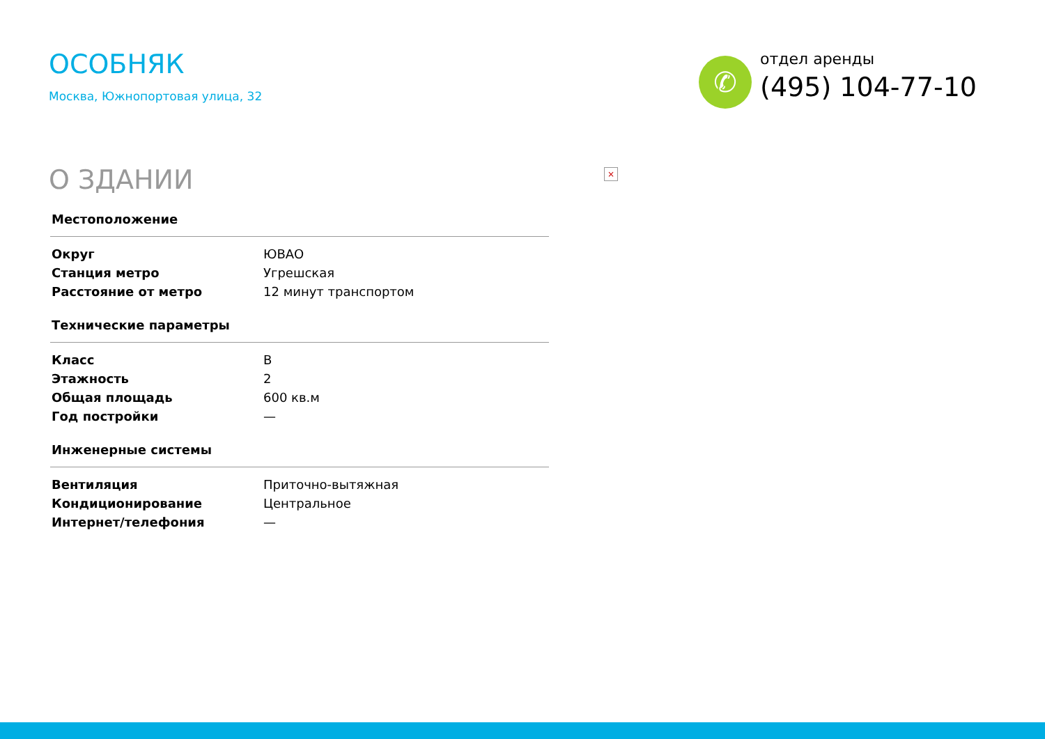ОСОБНЯК
Москва, Южнопортовая улица, 32
✆
отдел аренды
(495) 104-77-10
О ЗДАНИИ
×
| Местоположение | |
| --- | --- |
| Округ | ЮВАО |
| Станция метро | Угрешская |
| Расстояние от метро | 12 минут транспортом |
| Технические параметры | |
| Класс | B |
| Этажность | 2 |
| Общая площадь | 600 кв.м |
| Год постройки | — |
| Инженерные системы | |
| Вентиляция | Приточно-вытяжная |
| Кондиционирование | Центральное |
| Интернет/телефония | — |